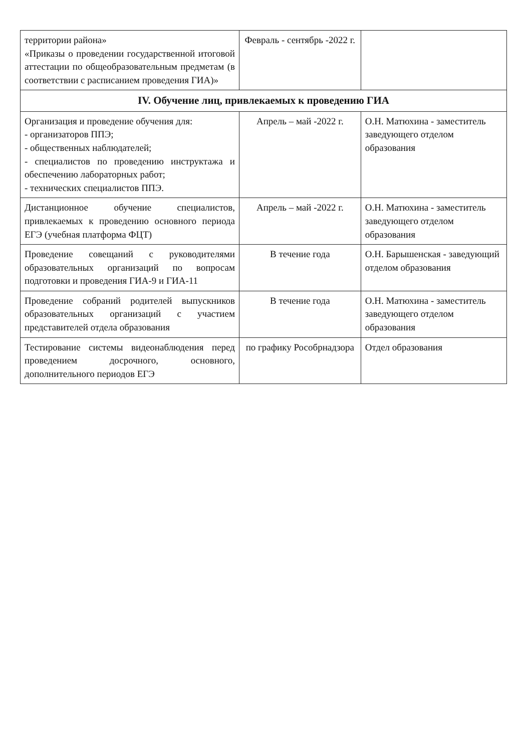| территории района» «Приказы о проведении государственной итоговой аттестации по общеобразовательным предметам (в соответствии с расписанием проведения ГИА)» | Февраль - сентябрь -2022 г. | |
| IV. Обучение лиц, привлекаемых к проведению ГИА | | |
| Организация и проведение обучения для: - организаторов ППЭ; - общественных наблюдателей; - специалистов по проведению инструктажа и обеспечению лабораторных работ; - технических специалистов ППЭ. | Апрель – май -2022 г. | О.Н. Матюхина - заместитель заведующего отделом образования |
| Дистанционное обучение специалистов, привлекаемых к проведению основного периода ЕГЭ (учебная платформа ФЦТ) | Апрель – май -2022 г. | О.Н. Матюхина - заместитель заведующего отделом образования |
| Проведение совещаний с руководителями образовательных организаций по вопросам подготовки и проведения ГИА-9 и ГИА-11 | В течение года | О.Н. Барышенская - заведующий отделом образования |
| Проведение собраний родителей выпускников образовательных организаций с участием представителей отдела образования | В течение года | О.Н. Матюхина - заместитель заведующего отделом образования |
| Тестирование системы видеонаблюдения перед проведением досрочного, основного, дополнительного периодов ЕГЭ | по графику Рособрнадзора | Отдел образования |